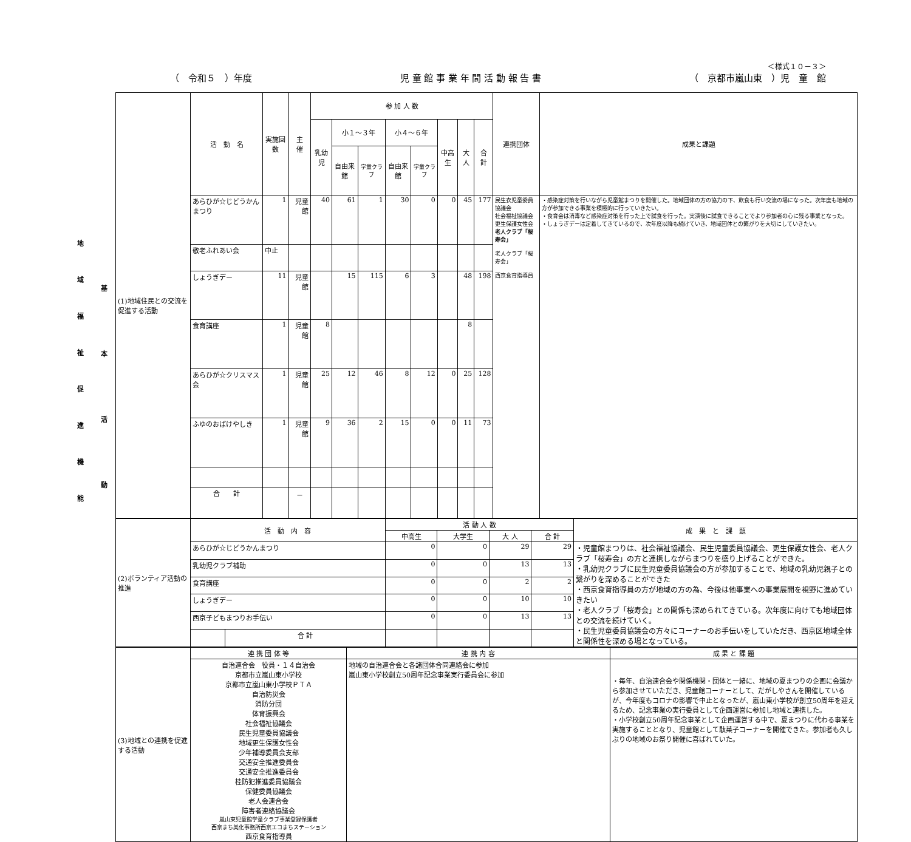＜様式１０－３＞
（　令和５　）年度 児 童 館 事 業 年 間 活 動 報 告 書 （　京都市嵐山東　）児　童　館
地
域
福
祉
促
進
機
能
基
本
活
動
| (1)地域住民との交流を促進する活動 | 活 動 名 | 実施回数 | 主 催 | 参 加 人 数 | | | | | | | | 連携団体 | 成果と課題 |
| | | | | 乳幼児 | 小１～３年 | | 小４～６年 | | 中高生 | 大人 | 合 計 | | |
| | | | | | 自由来館 | 学童クラブ | 自由来館 | 学童クラブ | | | | | |
| | あらひが☆じどうかんまつり | 1 | 児童館 | 40 | 61 | 1 | 30 | 0 | 0 | 45 | 177 | 民生衣児童委員協議会 社会福祉協議会 更生保護女性会 老人クラブ「桜寿会」 老人クラブ「桜寿会」 西京食育指導員 | ・感染症対策を行いながら児童館まつりを開催した。地域団体の方の協力の下、飲食も行い交流の場になった。次年度も地域の方が参加できる事業を積極的に行っていきたい。 ・食育会は消毒など感染症対策を行った上で試食を行った。実演後に試食できることでより参加者の心に残る事業となった。 ・しょうぎデーは定着してきているので、次年度以降も続けていき、地域団体との繋がりを大切にしていきたい。 |
| | 敬老ふれあい会 | 中止 | | | | | | | | | | | |
| | しょうぎデー | 11 | 児童館 | | 15 | 115 | 6 | 3 | | 48 | 198 | | |
| | 食育講座 | 1 | 児童館 | 8 | | | | | | 8 | | | |
| | あらひが☆クリスマス会 | 1 | 児童館 | 25 | 12 | 46 | 8 | 12 | 0 | 25 | 128 | | |
| | ふゆのおばけやしき | 1 | 児童館 | 9 | 36 | 2 | 15 | 0 | 0 | 11 | 73 | | |
| | 合 計 | | － | | | | | | | | | | |
| (2)ボランティア活動の推進 | 活 動 内 容 | | 活 動 人 数 | | | | 成 果 と 課 題 |
| | | | 中高生 | 大学生 | 大 人 | 合 計 | |
| | あらひが☆じどうかんまつり | | 0 | 0 | 29 | 29 | ・児童館まつりは、社会福祉協議会、民生児童委員協議会、更生保護女性会、老人クラブ「桜寿会」の方と連携しながらまつりを盛り上げることができた。 ・乳幼児クラブに民生児童委員協議会の方が参加することで、地域の乳幼児親子との繋がりを深めることができた ・西京食育指導員の方が地域の方の為、今後は他事業への事業展開を視野に進めていきたい ・老人クラブ「桜寿会」との関係も深められてきている。次年度に向けても地域団体との交流を続けていく。 ・民生児童委員協議会の方々にコーナーのお手伝いをしていただき、西京区地域全体と関係性を深める場となっている。 |
| | 乳幼児クラブ補助 | | 0 | 0 | 13 | 13 | |
| | 食育講座 | | 0 | 0 | 2 | 2 | |
| | しょうぎデー | | 0 | 0 | 10 | 10 | |
| | 西京子どもまつりお手伝い | | 0 | 0 | 13 | 13 | |
| | | 合 計 | | | | | |
| (3)地域との連携を促進する活動 | 連 携 団 体 等 | 連 携 内 容 | 成 果 と 課 題 |
| | 自治連合会 役員・１４自治会 京都市立嵐山東小学校 京都市立嵐山東小学校ＰＴＡ 自治防災会 消防分団 体育振興会 社会福祉協議会 民生児童委員協議会 地域更生保護女性会 少年補導委員会支部 交通安全推進委員会 交通安全推進委員会 桂防犯推進委員協議会 保健委員協議会 老人会連合会 障害者連絡協議会 嵐山東児童館学童クラブ事業登録保護者 西京まち美化事務所西京エコまちステーション 西京食育指導員 | 地域の自治連合会と各諸団体合同連絡会に参加 嵐山東小学校創立50周年記念事業実行委員会に参加 | ・毎年、自治連合会や関係機関・団体と一緒に、地域の夏まつりの企画に会議から参加させていただき、児童館コーナーとして、だがしやさんを開催しているが、今年度もコロナの影響で中止となったが、嵐山東小学校が創立50周年を迎えるため、記念事業の実行委員として企画運営に参加し地域と連携した。 ・小学校創立50周年記念事業として企画運営する中で、夏まつりに代わる事業を実施することとなり、児童館として駄菓子コーナーを開催できた。参加者も久しぶりの地域のお祭り開催に喜ばれていた。 |